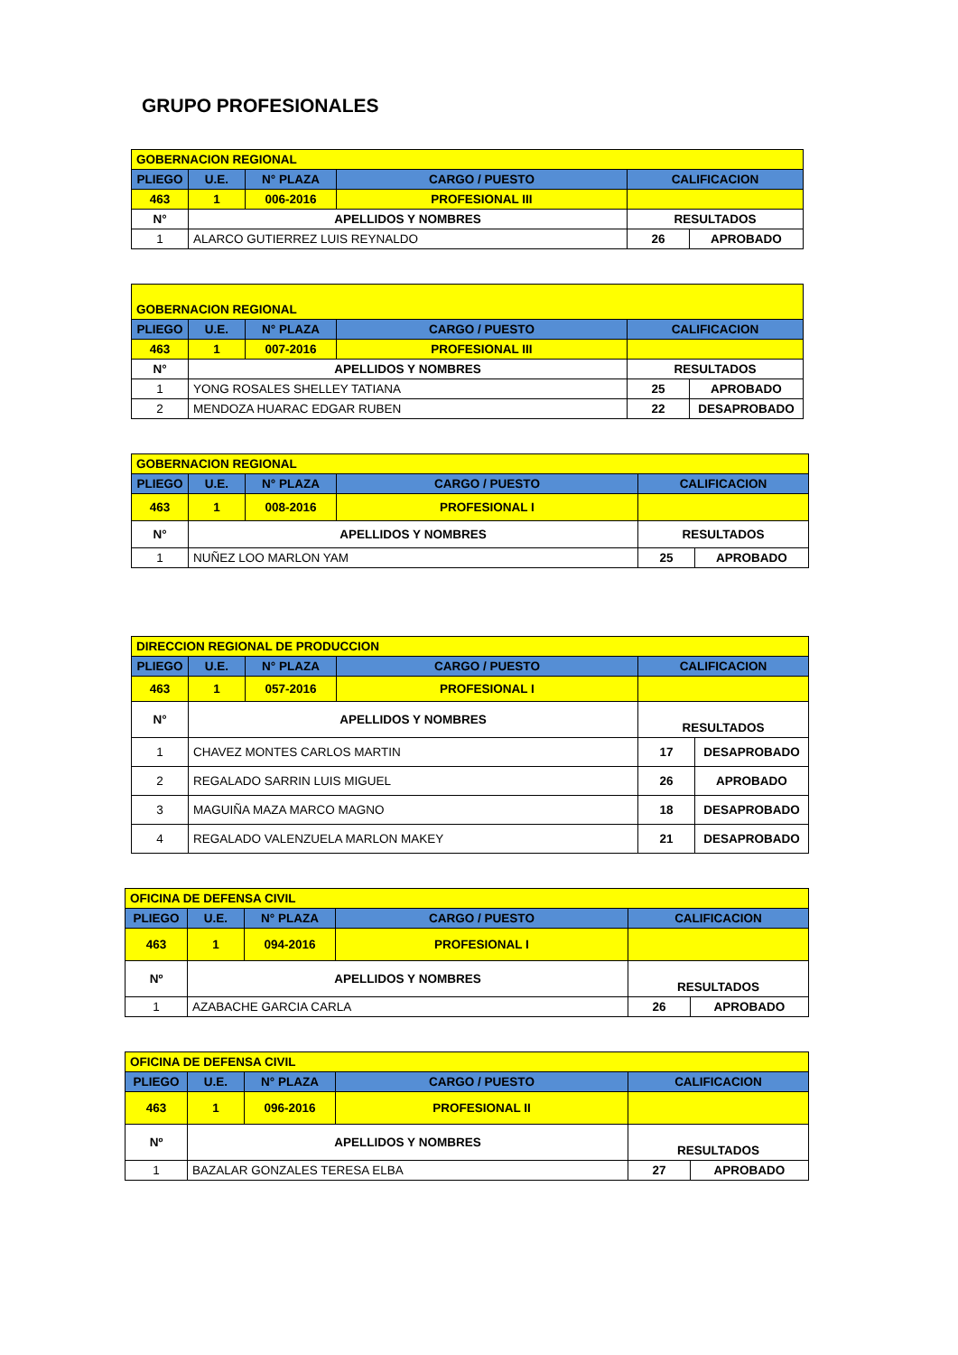GRUPO PROFESIONALES
| GOBERNACION REGIONAL | | | | | |
| PLIEGO | U.E. | N° PLAZA | CARGO / PUESTO | CALIFICACION | |
| 463 | 1 | 006-2016 | PROFESIONAL III | | |
| N° | APELLIDOS Y NOMBRES | | | RESULTADOS | |
| 1 | ALARCO GUTIERREZ LUIS REYNALDO | | | 26 | APROBADO |
| GOBERNACION REGIONAL | | | | | |
| PLIEGO | U.E. | N° PLAZA | CARGO / PUESTO | CALIFICACION | |
| 463 | 1 | 007-2016 | PROFESIONAL III | | |
| N° | APELLIDOS Y NOMBRES | | | RESULTADOS | |
| 1 | YONG ROSALES SHELLEY TATIANA | | | 25 | APROBADO |
| 2 | MENDOZA HUARAC EDGAR RUBEN | | | 22 | DESAPROBADO |
| GOBERNACION REGIONAL | | | | | |
| PLIEGO | U.E. | N° PLAZA | CARGO / PUESTO | CALIFICACION | |
| 463 | 1 | 008-2016 | PROFESIONAL I | | |
| N° | APELLIDOS Y NOMBRES | | | RESULTADOS | |
| 1 | NUÑEZ LOO MARLON YAM | | | 25 | APROBADO |
| DIRECCION REGIONAL DE PRODUCCION | | | | | |
| PLIEGO | U.E. | N° PLAZA | CARGO / PUESTO | CALIFICACION | |
| 463 | 1 | 057-2016 | PROFESIONAL I | | |
| N° | APELLIDOS Y NOMBRES | | | RESULTADOS | |
| 1 | CHAVEZ MONTES CARLOS MARTIN | | | 17 | DESAPROBADO |
| 2 | REGALADO SARRIN LUIS MIGUEL | | | 26 | APROBADO |
| 3 | MAGUIÑA MAZA MARCO MAGNO | | | 18 | DESAPROBADO |
| 4 | REGALADO VALENZUELA MARLON MAKEY | | | 21 | DESAPROBADO |
| OFICINA DE DEFENSA CIVIL | | | | | |
| PLIEGO | U.E. | N° PLAZA | CARGO / PUESTO | CALIFICACION | |
| 463 | 1 | 094-2016 | PROFESIONAL I | | |
| Nº | APELLIDOS Y NOMBRES | | | RESULTADOS | |
| 1 | AZABACHE GARCIA CARLA | | | 26 | APROBADO |
| OFICINA DE DEFENSA CIVIL | | | | | |
| PLIEGO | U.E. | N° PLAZA | CARGO / PUESTO | CALIFICACION | |
| 463 | 1 | 096-2016 | PROFESIONAL II | | |
| Nº | APELLIDOS Y NOMBRES | | | RESULTADOS | |
| 1 | BAZALAR GONZALES TERESA ELBA | | | 27 | APROBADO |